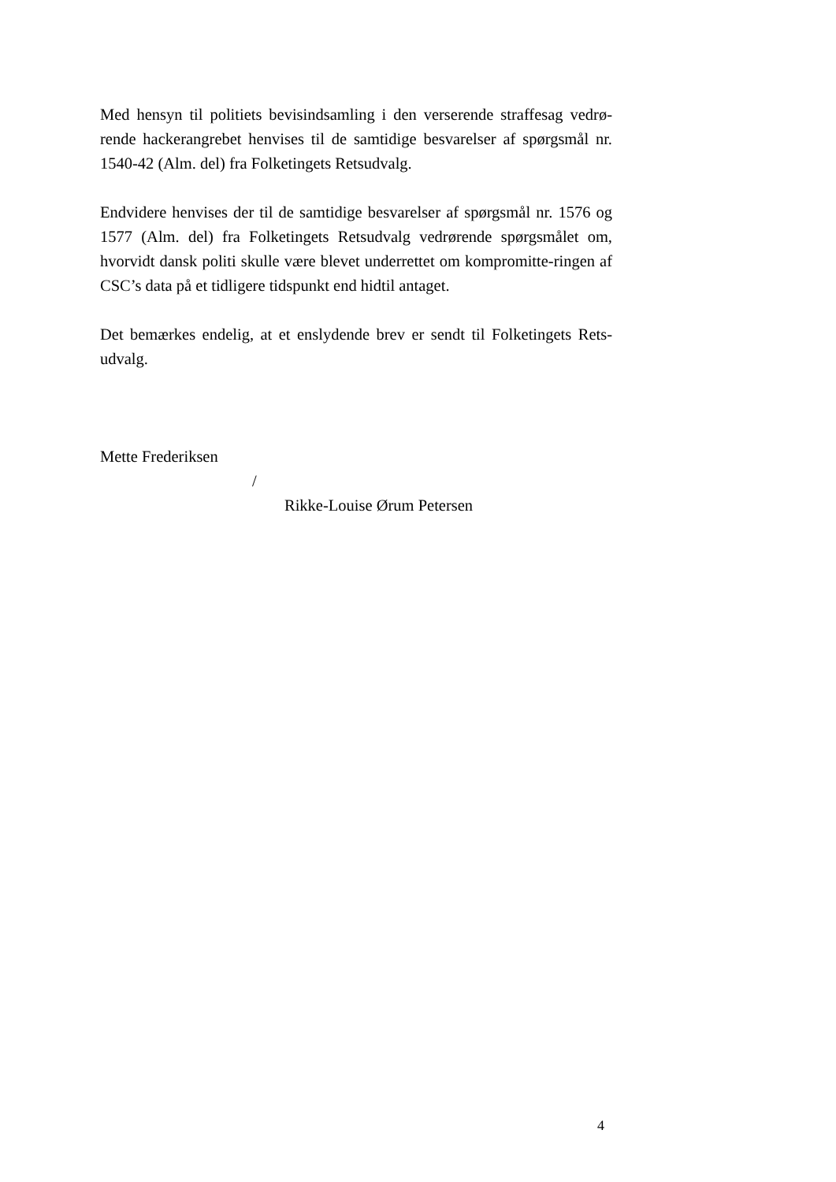Med hensyn til politiets bevisindsamling i den verserende straffesag vedrø-rende hackerangrebet henvises til de samtidige besvarelser af spørgsmål nr. 1540-42 (Alm. del) fra Folketingets Retsudvalg.
Endvidere henvises der til de samtidige besvarelser af spørgsmål nr. 1576 og 1577 (Alm. del) fra Folketingets Retsudvalg vedrørende spørgsmålet om, hvorvidt dansk politi skulle være blevet underrettet om kompromitte-ringen af CSC’s data på et tidligere tidspunkt end hidtil antaget.
Det bemærkes endelig, at et enslydende brev er sendt til Folketingets Rets-udvalg.
Mette Frederiksen
/
Rikke-Louise Ørum Petersen
4